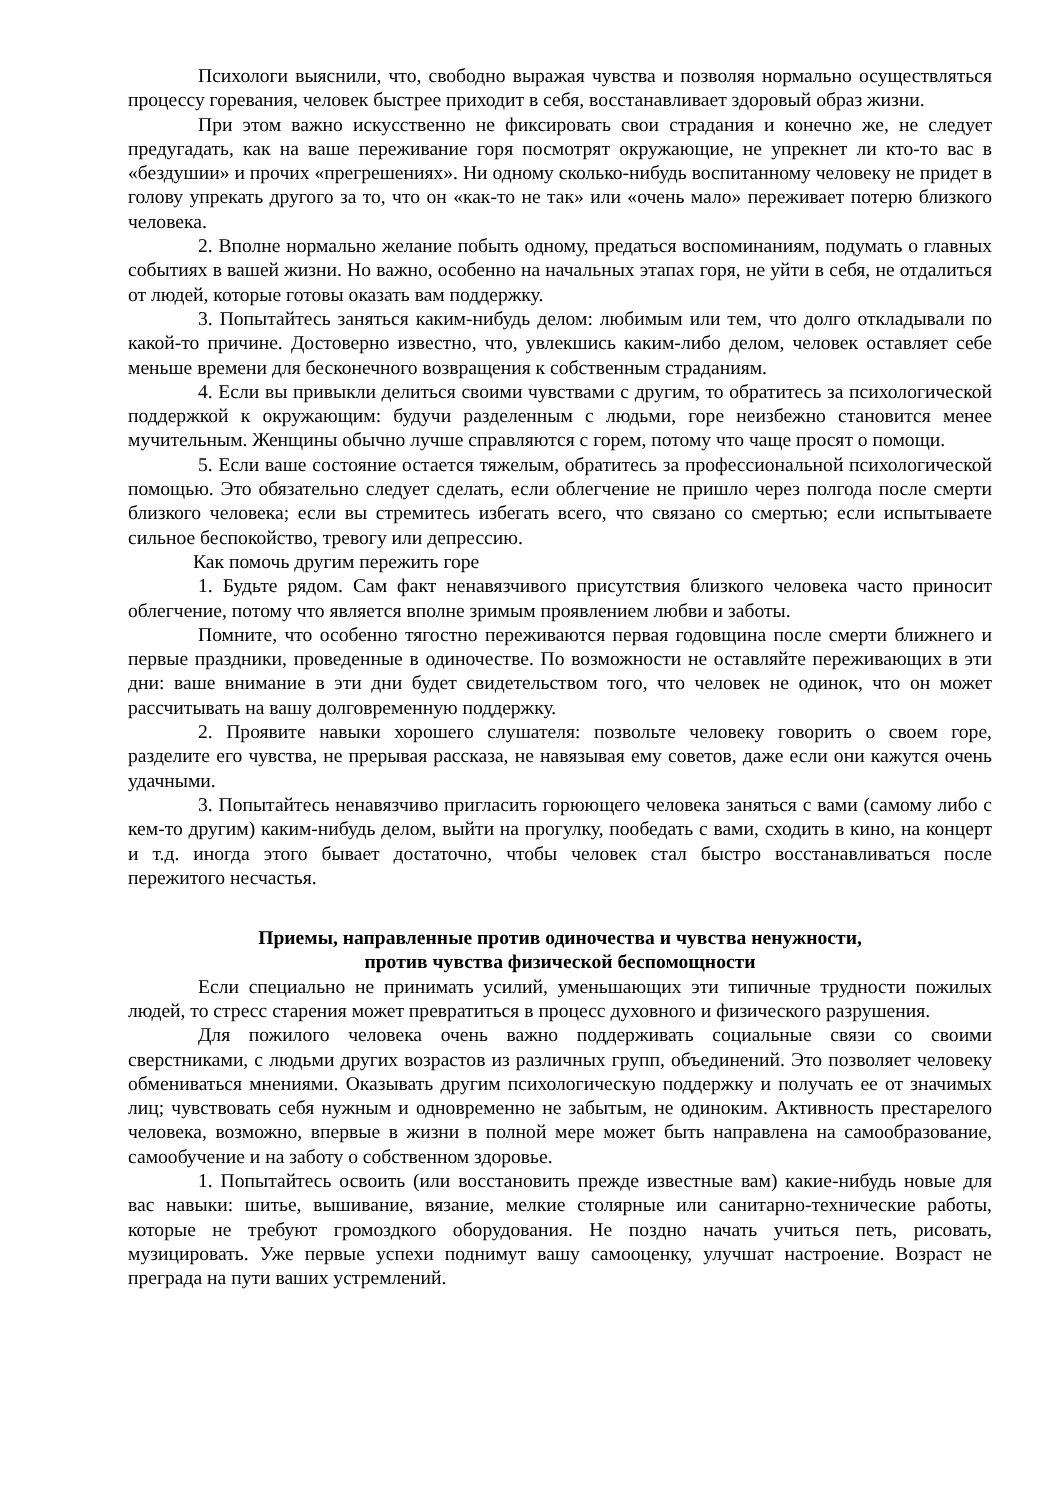Психологи выяснили, что, свободно выражая чувства и позволяя нормально осуществляться процессу горевания, человек быстрее приходит в себя, восстанавливает здоровый образ жизни.
При этом важно искусственно не фиксировать свои страдания и конечно же, не следует предугадать, как на ваше переживание горя посмотрят окружающие, не упрекнет ли кто-то вас в «бездушии» и прочих «прегрешениях». Ни одному сколько-нибудь воспитанному человеку не придет в голову упрекать другого за то, что он «как-то не так» или «очень мало» переживает потерю близкого человека.
2. Вполне нормально желание побыть одному, предаться воспоминаниям, подумать о главных событиях в вашей жизни. Но важно, особенно на начальных этапах горя, не уйти в себя, не отдалиться от людей, которые готовы оказать вам поддержку.
3. Попытайтесь заняться каким-нибудь делом: любимым или тем, что долго откладывали по какой-то причине. Достоверно известно, что, увлекшись каким-либо делом, человек оставляет себе меньше времени для бесконечного возвращения к собственным страданиям.
4. Если вы привыкли делиться своими чувствами с другим, то обратитесь за психологической поддержкой к окружающим: будучи разделенным с людьми, горе неизбежно становится менее мучительным. Женщины обычно лучше справляются с горем, потому что чаще просят о помощи.
5. Если ваше состояние остается тяжелым, обратитесь за профессиональной психологической помощью. Это обязательно следует сделать, если облегчение не пришло через полгода после смерти близкого человека; если вы стремитесь избегать всего, что связано со смертью; если испытываете сильное беспокойство, тревогу или депрессию.
Как помочь другим пережить горе
1. Будьте рядом. Сам факт ненавязчивого присутствия близкого человека часто приносит облегчение, потому что является вполне зримым проявлением любви и заботы.
Помните, что особенно тягостно переживаются первая годовщина после смерти ближнего и первые праздники, проведенные в одиночестве. По возможности не оставляйте переживающих в эти дни: ваше внимание в эти дни будет свидетельством того, что человек не одинок, что он может рассчитывать на вашу долговременную поддержку.
2. Проявите навыки хорошего слушателя: позвольте человеку говорить о своем горе, разделите его чувства, не прерывая рассказа, не навязывая ему советов, даже если они кажутся очень удачными.
3. Попытайтесь ненавязчиво пригласить горюющего человека заняться с вами (самому либо с кем-то другим) каким-нибудь делом, выйти на прогулку, пообедать с вами, сходить в кино, на концерт и т.д. иногда этого бывает достаточно, чтобы человек стал быстро восстанавливаться после пережитого несчастья.
Приемы, направленные против одиночества и чувства ненужности,
против чувства физической беспомощности
Если специально не принимать усилий, уменьшающих эти типичные трудности пожилых людей, то стресс старения может превратиться в процесс духовного и физического разрушения.
Для пожилого человека очень важно поддерживать социальные связи со своими сверстниками, с людьми других возрастов из различных групп, объединений. Это позволяет человеку обмениваться мнениями. Оказывать другим психологическую поддержку и получать ее от значимых лиц; чувствовать себя нужным и одновременно не забытым, не одиноким. Активность престарелого человека, возможно, впервые в жизни в полной мере может быть направлена на самообразование, самообучение и на заботу о собственном здоровье.
1. Попытайтесь освоить (или восстановить прежде известные вам) какие-нибудь новые для вас навыки: шитье, вышивание, вязание, мелкие столярные или санитарно-технические работы, которые не требуют громоздкого оборудования. Не поздно начать учиться петь, рисовать, музицировать. Уже первые успехи поднимут вашу самооценку, улучшат настроение. Возраст не преграда на пути ваших устремлений.